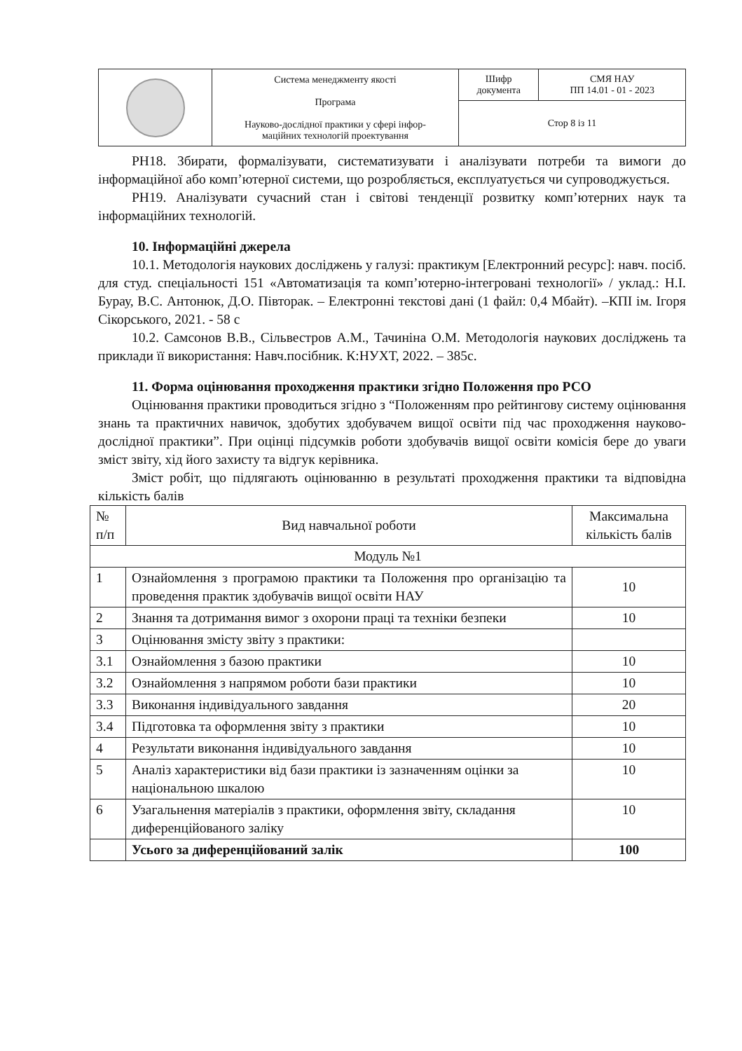| | Система менеджменту якості Програма Науково-дослідної практики у сфері інфор- маційних технологій проектування | Шифр документа | СМЯ НАУ ПП 14.01 - 01 - 2023 |
| | | Стор 8 із 11 | |
РН18. Збирати, формалізувати, систематизувати і аналізувати потреби та вимоги до інформаційної або комп’ютерної системи, що розробляється, експлуатується чи супроводжується.
РН19. Аналізувати сучасний стан і світові тенденції розвитку комп’ютерних наук та інформаційних технологій.
10. Інформаційні джерела
10.1. Методологія наукових досліджень у галузі: практикум [Електронний ресурс]: навч. посіб. для студ. спеціальності 151 «Автоматизація та комп’ютерно-інтегровані технології» / уклад.: Н.І. Бурау, В.С. Антонюк, Д.О. Півторак. – Електронні текстові дані (1 файл: 0,4 Мбайт). –КПІ ім. Ігоря Сікорського, 2021. - 58 с
10.2. Самсонов В.В., Сільвестров А.М., Тачиніна О.М. Методологія наукових досліджень та приклади її використання: Навч.посібник. К:НУХТ, 2022. – 385с.
11. Форма оцінювання проходження практики згідно Положення про РСО
Оцінювання практики проводиться згідно з “Положенням про рейтингову систему оцінювання знань та практичних навичок, здобутих здобувачем вищої освіти під час проходження науково-дослідної практики”. При оцінці підсумків роботи здобувачів вищої освіти комісія бере до уваги зміст звіту, хід його захисту та відгук керівника.
Зміст робіт, що підлягають оцінюванню в результаті проходження практики та відповідна кількість балів
| № п/п | Вид навчальної роботи | Максимальна кількість балів |
| Модуль №1 | | |
| 1 | Ознайомлення з програмою практики та Положення про організацію та проведення практик здобувачів вищої освіти НАУ | 10 |
| 2 | Знання та дотримання вимог з охорони праці та техніки безпеки | 10 |
| 3 | Оцінювання змісту звіту з практики: | |
| 3.1 | Ознайомлення з базою практики | 10 |
| 3.2 | Ознайомлення з напрямом роботи бази практики | 10 |
| 3.3 | Виконання індивідуального завдання | 20 |
| 3.4 | Підготовка та оформлення звіту з практики | 10 |
| 4 | Результати виконання індивідуального завдання | 10 |
| 5 | Аналіз характеристики від бази практики із зазначенням оцінки за національною шкалою | 10 |
| 6 | Узагальнення матеріалів з практики, оформлення звіту, складання диференційованого заліку | 10 |
| | Усього за диференційований залік | 100 |